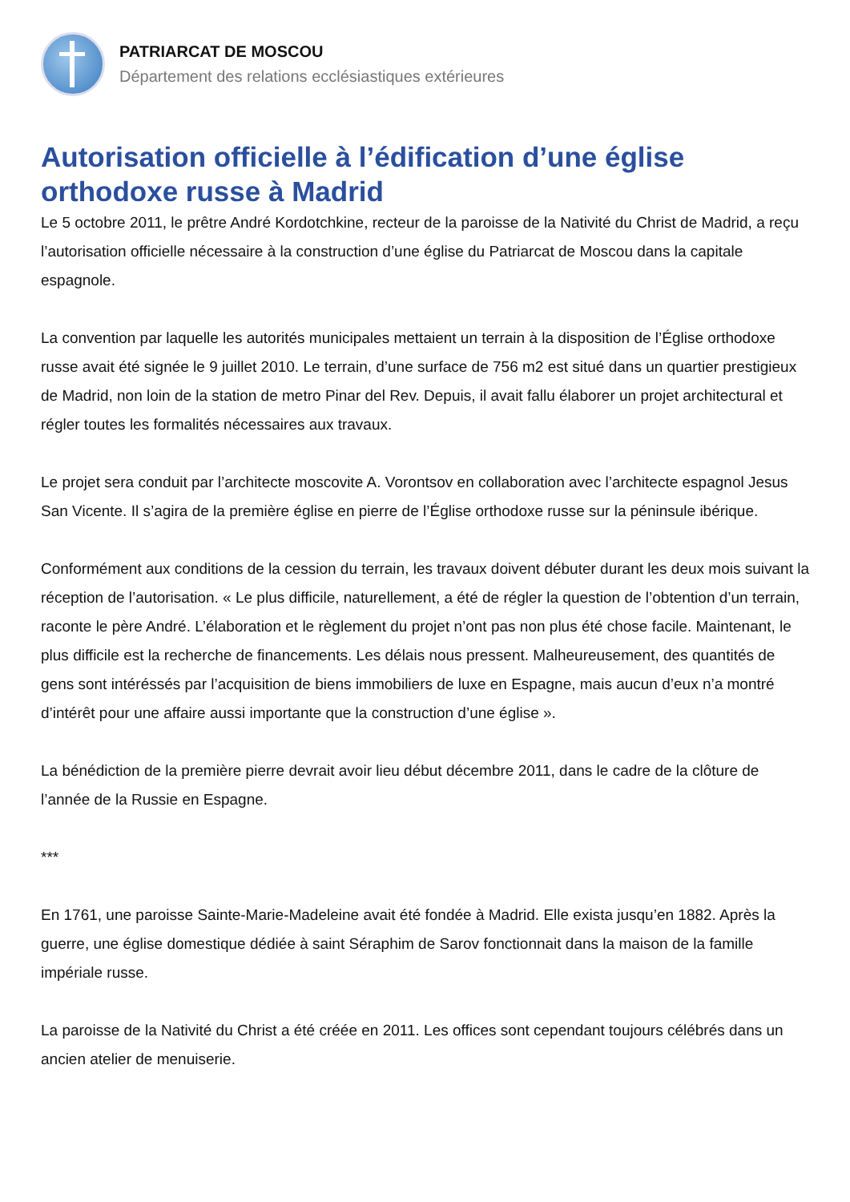PATRIARCAT DE MOSCOU
Département des relations ecclésiastiques extérieures
Autorisation officielle à l’édification d’une église orthodoxe russe à Madrid
Le 5 octobre 2011, le prêtre André Kordotchkine, recteur de la paroisse de la Nativité du Christ de Madrid, a reçu l’autorisation officielle nécessaire à la construction d’une église du Patriarcat de Moscou dans la capitale espagnole.
La convention par laquelle les autorités municipales mettaient un terrain à la disposition de l’Église orthodoxe russe avait été signée le 9 juillet 2010. Le terrain, d’une surface de 756 m2 est situé dans un quartier prestigieux de Madrid, non loin de la station de metro Pinar del Rev. Depuis, il avait fallu élaborer un projet architectural et régler toutes les formalités nécessaires aux travaux.
Le projet sera conduit par l’architecte moscovite A. Vorontsov en collaboration avec l’architecte espagnol Jesus San Vicente. Il s’agira de la première église en pierre de l’Église orthodoxe russe sur la péninsule ibérique.
Conformément aux conditions de la cession du terrain, les travaux doivent débuter durant les deux mois suivant la réception de l’autorisation. « Le plus difficile, naturellement, a été de régler la question de l’obtention d’un terrain, raconte le père André. L’élaboration et le règlement du projet n’ont pas non plus été chose facile. Maintenant, le plus difficile est la recherche de financements. Les délais nous pressent. Malheureusement, des quantités de gens sont intéréssés par l’acquisition de biens immobiliers de luxe en Espagne, mais aucun d’eux n’a montré d’intérêt pour une affaire aussi importante que la construction d’une église ».
La bénédiction de la première pierre devrait avoir lieu début décembre 2011, dans le cadre de la clôture de l’année de la Russie en Espagne.
***
En 1761, une paroisse Sainte-Marie-Madeleine avait été fondée à Madrid. Elle exista jusqu’en 1882. Après la guerre, une église domestique dédiée à saint Séraphim de Sarov fonctionnait dans la maison de la famille impériale russe.
La paroisse de la Nativité du Christ a été créée en 2011. Les offices sont cependant toujours célébrés dans un ancien atelier de menuiserie.